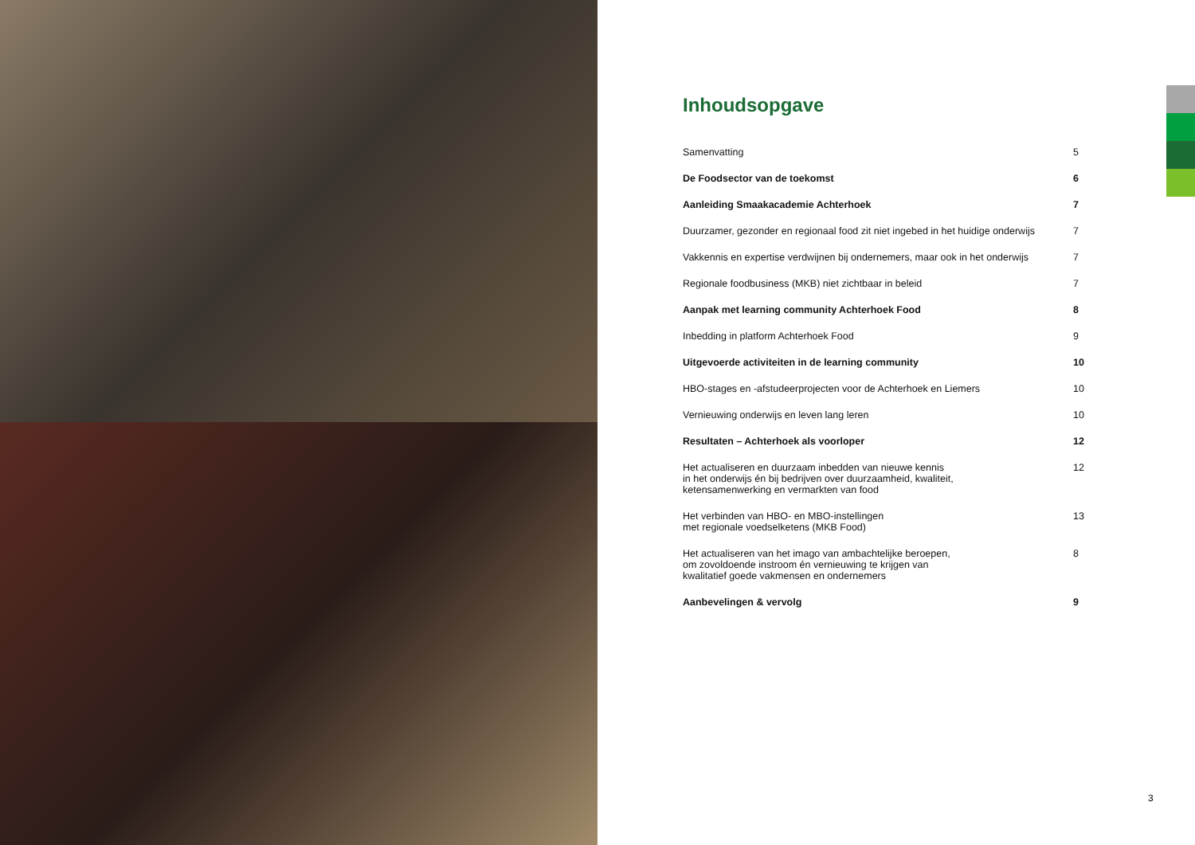Inhoudsopgave
| Samenvatting | 5 |
| De Foodsector van de toekomst | 6 |
| Aanleiding Smaakacademie Achterhoek | 7 |
| Duurzamer, gezonder en regionaal food zit niet ingebed in het huidige onderwijs | 7 |
| Vakkennis en expertise verdwijnen bij ondernemers, maar ook in het onderwijs | 7 |
| Regionale foodbusiness (MKB) niet zichtbaar in beleid | 7 |
| Aanpak met learning community Achterhoek Food | 8 |
| Inbedding in platform Achterhoek Food | 9 |
| Uitgevoerde activiteiten in de learning community | 10 |
| HBO-stages en -afstudeerprojecten voor de Achterhoek en Liemers | 10 |
| Vernieuwing onderwijs en leven lang leren | 10 |
| Resultaten – Achterhoek als voorloper | 12 |
| Het actualiseren en duurzaam inbedden van nieuwe kennis in het onderwijs én bij bedrijven over duurzaamheid, kwaliteit, ketensamenwerking en vermarkten van food | 12 |
| Het verbinden van HBO- en MBO-instellingen met regionale voedselketens (MKB Food) | 13 |
| Het actualiseren van het imago van ambachtelijke beroepen, om zovoldoende instroom én vernieuwing te krijgen van kwalitatief goede vakmensen en ondernemers | 8 |
| Aanbevelingen & vervolg | 9 |
3